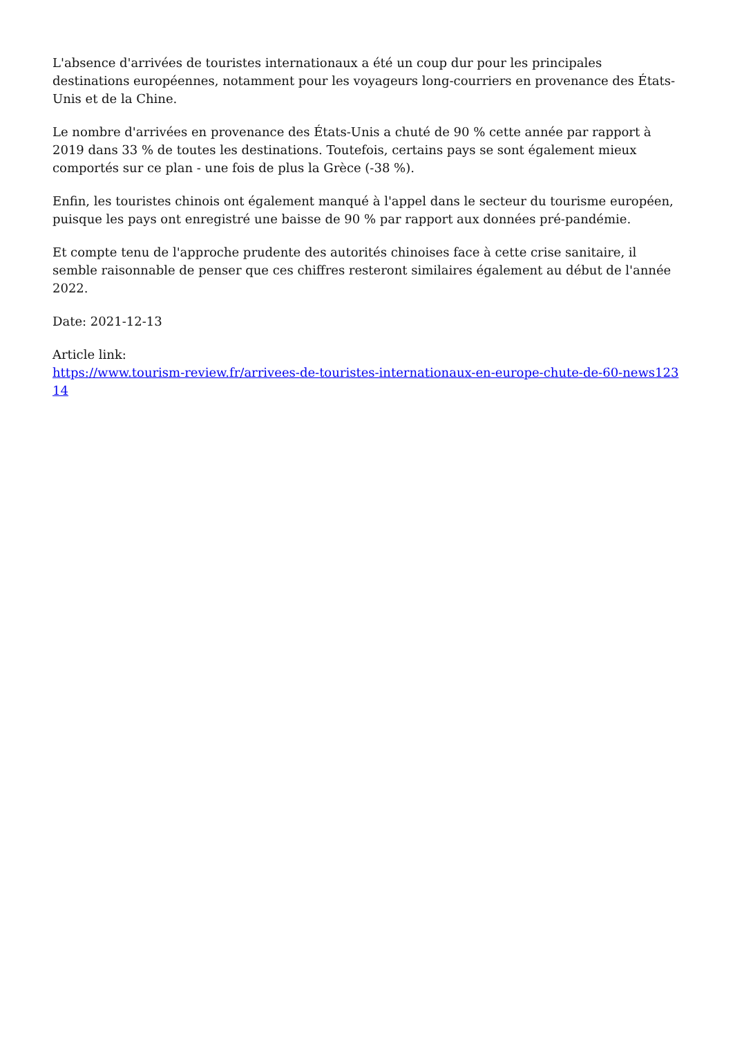L'absence d'arrivées de touristes internationaux a été un coup dur pour les principales destinations européennes, notamment pour les voyageurs long-courriers en provenance des États-Unis et de la Chine.
Le nombre d'arrivées en provenance des États-Unis a chuté de 90 % cette année par rapport à 2019 dans 33 % de toutes les destinations. Toutefois, certains pays se sont également mieux comportés sur ce plan - une fois de plus la Grèce (-38 %).
Enfin, les touristes chinois ont également manqué à l'appel dans le secteur du tourisme européen, puisque les pays ont enregistré une baisse de 90 % par rapport aux données pré-pandémie.
Et compte tenu de l'approche prudente des autorités chinoises face à cette crise sanitaire, il semble raisonnable de penser que ces chiffres resteront similaires également au début de l'année 2022.
Date: 2021-12-13
Article link:
https://www.tourism-review.fr/arrivees-de-touristes-internationaux-en-europe-chute-de-60-news12314